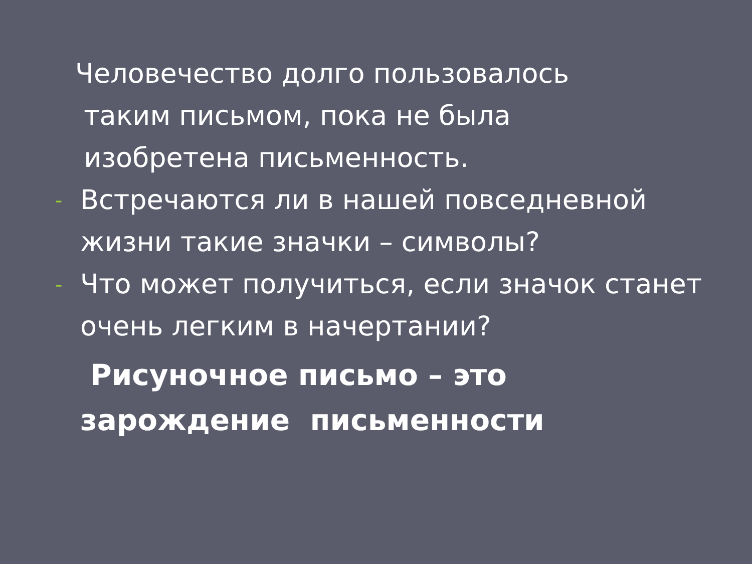Человечество долго пользовалось
таким письмом, пока не была
изобретена письменность.
- Встречаются ли в нашей повседневной жизни такие значки – символы?
- Что может получиться, если значок станет очень легким в начертании?
Рисуночное письмо – это
зарождение письменности